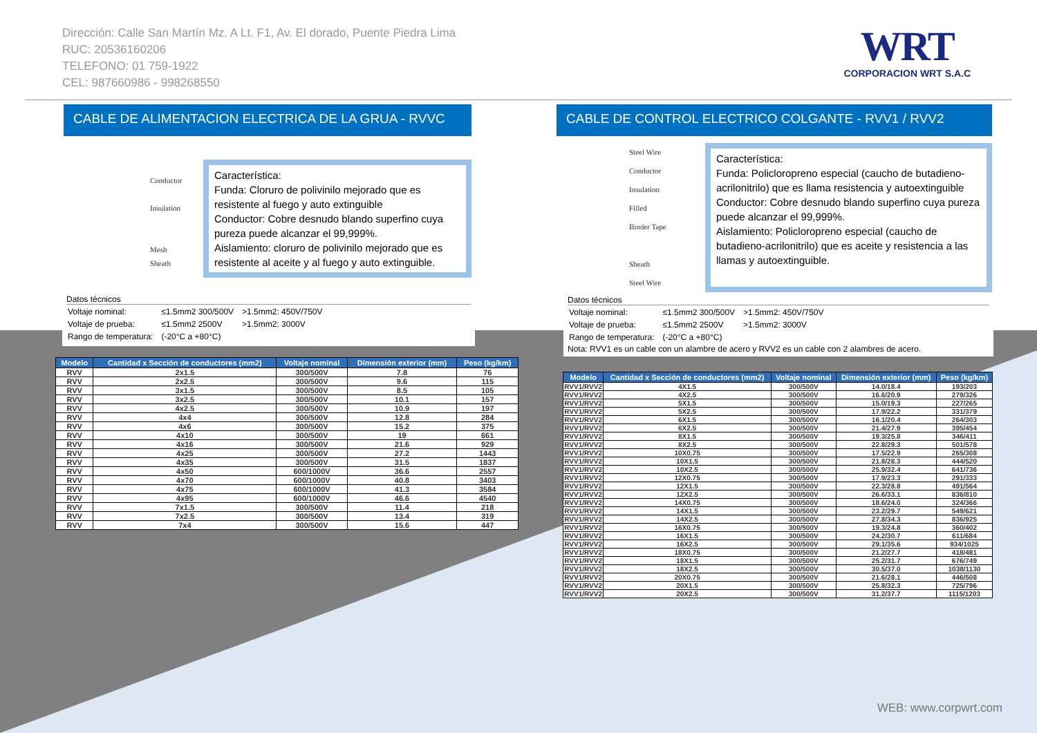Dirección: Calle San Martín Mz. A Lt. F1, Av. El dorado, Puente Piedra Lima
RUC: 20536160206
TELEFONO: 01 759-1922
CEL: 987660986 - 998268550
WRT
CORPORACION WRT S.A.C
CABLE DE ALIMENTACION ELECTRICA DE LA GRUA - RVVC
Conductor
Insulation
Mesh
Sheath
Característica:
Funda: Cloruro de polivinilo mejorado que es resistente al fuego y auto extinguible
Conductor: Cobre desnudo blando superfino cuya pureza puede alcanzar el 99,999%.
Aislamiento: cloruro de polivinilo mejorado que es resistente al aceite y al fuego y auto extinguible.
Datos técnicos
| Voltaje nominal: | ≤1.5mm2 300/500V | >1.5mm2: 450V/750V |
| Voltaje de prueba: | ≤1.5mm2 2500V | >1.5mm2: 3000V |
| Rango de temperatura: | (-20°C a +80°C) | |
| Modelo | Cantidad x Sección de conductores (mm2) | Voltaje nominal | Dimensión exterior (mm) | Peso (kg/km) |
| --- | --- | --- | --- | --- |
| RVV | 2x1.5 | 300/500V | 7.8 | 76 |
| RVV | 2x2.5 | 300/500V | 9.6 | 115 |
| RVV | 3x1.5 | 300/500V | 8.5 | 105 |
| RVV | 3x2.5 | 300/500V | 10.1 | 157 |
| RVV | 4x2.5 | 300/500V | 10.9 | 197 |
| RVV | 4x4 | 300/500V | 12.8 | 284 |
| RVV | 4x6 | 300/500V | 15.2 | 375 |
| RVV | 4x10 | 300/500V | 19 | 661 |
| RVV | 4x16 | 300/500V | 21.6 | 929 |
| RVV | 4x25 | 300/500V | 27.2 | 1443 |
| RVV | 4x35 | 300/500V | 31.5 | 1837 |
| RVV | 4x50 | 600/1000V | 36.6 | 2557 |
| RVV | 4x70 | 600/1000V | 40.8 | 3403 |
| RVV | 4x75 | 600/1000V | 41.3 | 3584 |
| RVV | 4x95 | 600/1000V | 46.6 | 4540 |
| RVV | 7x1.5 | 300/500V | 11.4 | 218 |
| RVV | 7x2.5 | 300/500V | 13.4 | 319 |
| RVV | 7x4 | 300/500V | 15.6 | 447 |
CABLE DE CONTROL ELECTRICO COLGANTE - RVV1 / RVV2
Steel Wire
Conductor
Insulation
Filled
Binder Tape
Sheath
Steel Wire
Característica:
Funda: Policloropreno especial (caucho de butadieno-acrilonitrilo) que es llama resistencia y autoextinguible
Conductor: Cobre desnudo blando superfino cuya pureza puede alcanzar el 99,999%.
Aislamiento: Policloropreno especial (caucho de butadieno-acrilonitrilo) que es aceite y resistencia a las llamas y autoextinguible.
Datos técnicos
| Voltaje nominal: | ≤1.5mm2 300/500V | >1.5mm2: 450V/750V |
| Voltaje de prueba: | ≤1.5mm2 2500V | >1.5mm2: 3000V |
| Rango de temperatura: | (-20°C a +80°C) | |
Nota: RVV1 es un cable con un alambre de acero y RVV2 es un cable con 2 alambres de acero.
| Modelo | Cantidad x Sección de conductores (mm2) | Voltaje nominal | Dimensión exterior (mm) | Peso (kg/km) |
| --- | --- | --- | --- | --- |
| RVV1/RVV2 | 4X1.5 | 300/500V | 14.0/18.4 | 193/203 |
| RVV1/RVV2 | 4X2.5 | 300/500V | 16.6/20.9 | 279/326 |
| RVV1/RVV2 | 5X1.5 | 300/500V | 15.0/19.3 | 227/265 |
| RVV1/RVV2 | 5X2.5 | 300/500V | 17.9/22.2 | 331/379 |
| RVV1/RVV2 | 6X1.5 | 300/500V | 16.1/20.4 | 264/303 |
| RVV1/RVV2 | 6X2.5 | 300/500V | 21.4/27.9 | 395/454 |
| RVV1/RVV2 | 8X1.5 | 300/500V | 19.3/25.8 | 346/411 |
| RVV1/RVV2 | 8X2.5 | 300/500V | 22.8/29.3 | 501/578 |
| RVV1/RVV2 | 10X0.75 | 300/500V | 17.5/22.9 | 265/308 |
| RVV1/RVV2 | 10X1.5 | 300/500V | 21.8/28.3 | 444/520 |
| RVV1/RVV2 | 10X2.5 | 300/500V | 25.9/32.4 | 641/736 |
| RVV1/RVV2 | 12X0.75 | 300/500V | 17.9/23.3 | 291/333 |
| RVV1/RVV2 | 12X1.5 | 300/500V | 22.3/28.8 | 491/564 |
| RVV1/RVV2 | 12X2.5 | 300/500V | 26.6/33.1 | 836/810 |
| RVV1/RVV2 | 14X0.75 | 300/500V | 18.6/24.0 | 324/366 |
| RVV1/RVV2 | 14X1.5 | 300/500V | 23.2/29.7 | 549/621 |
| RVV1/RVV2 | 14X2.5 | 300/500V | 27.8/34.3 | 836/925 |
| RVV1/RVV2 | 16X0.75 | 300/500V | 19.3/24.8 | 360/402 |
| RVV1/RVV2 | 16X1.5 | 300/500V | 24.2/30.7 | 611/684 |
| RVV1/RVV2 | 16X2.5 | 300/500V | 29.1/35.6 | 934/1025 |
| RVV1/RVV2 | 18X0.75 | 300/500V | 21.2/27.7 | 418/481 |
| RVV1/RVV2 | 18X1.5 | 300/500V | 25.2/31.7 | 676/749 |
| RVV1/RVV2 | 18X2.5 | 300/500V | 30.5/37.0 | 1038/1130 |
| RVV1/RVV2 | 20X0.75 | 300/500V | 21.6/28.1 | 446/508 |
| RVV1/RVV2 | 20X1.5 | 300/500V | 25.8/32.3 | 725/796 |
| RVV1/RVV2 | 20X2.5 | 300/500V | 31.2/37.7 | 1115/1203 |
WEB: www.corpwrt.com